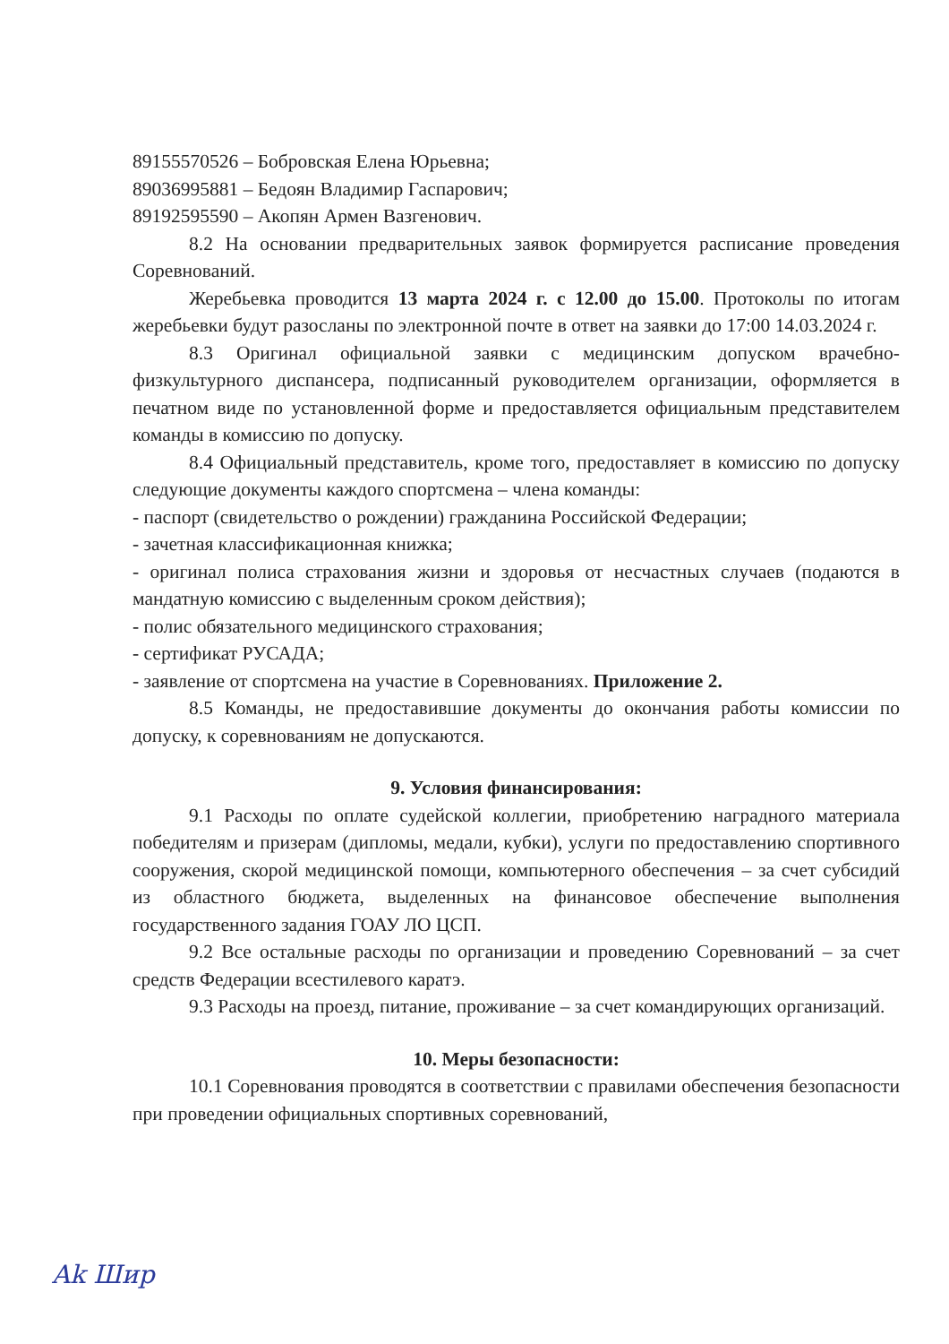89155570526 – Бобровская Елена Юрьевна;
89036995881 – Бедоян Владимир Гаспарович;
89192595590 – Акопян Армен Вазгенович.
8.2 На основании предварительных заявок формируется расписание проведения Соревнований.
Жеребьевка проводится 13 марта 2024 г. с 12.00 до 15.00. Протоколы по итогам жеребьевки будут разосланы по электронной почте в ответ на заявки до 17:00 14.03.2024 г.
8.3 Оригинал официальной заявки с медицинским допуском врачебно-физкультурного диспансера, подписанный руководителем организации, оформляется в печатном виде по установленной форме и предоставляется официальным представителем команды в комиссию по допуску.
8.4 Официальный представитель, кроме того, предоставляет в комиссию по допуску следующие документы каждого спортсмена – члена команды:
- паспорт (свидетельство о рождении) гражданина Российской Федерации;
- зачетная классификационная книжка;
- оригинал полиса страхования жизни и здоровья от несчастных случаев (подаются в мандатную комиссию с выделенным сроком действия);
- полис обязательного медицинского страхования;
- сертификат РУСАДА;
- заявление от спортсмена на участие в Соревнованиях. Приложение 2.
8.5 Команды, не предоставившие документы до окончания работы комиссии по допуску, к соревнованиям не допускаются.
9. Условия финансирования:
9.1 Расходы по оплате судейской коллегии, приобретению наградного материала победителям и призерам (дипломы, медали, кубки), услуги по предоставлению спортивного сооружения, скорой медицинской помощи, компьютерного обеспечения – за счет субсидий из областного бюджета, выделенных на финансовое обеспечение выполнения государственного задания ГОАУ ЛО ЦСП.
9.2 Все остальные расходы по организации и проведению Соревнований – за счет средств Федерации всестилевого каратэ.
9.3 Расходы на проезд, питание, проживание – за счет командирующих организаций.
10. Меры безопасности:
10.1 Соревнования проводятся в соответствии с правилами обеспечения безопасности при проведении официальных спортивных соревнований,
Ak Шир